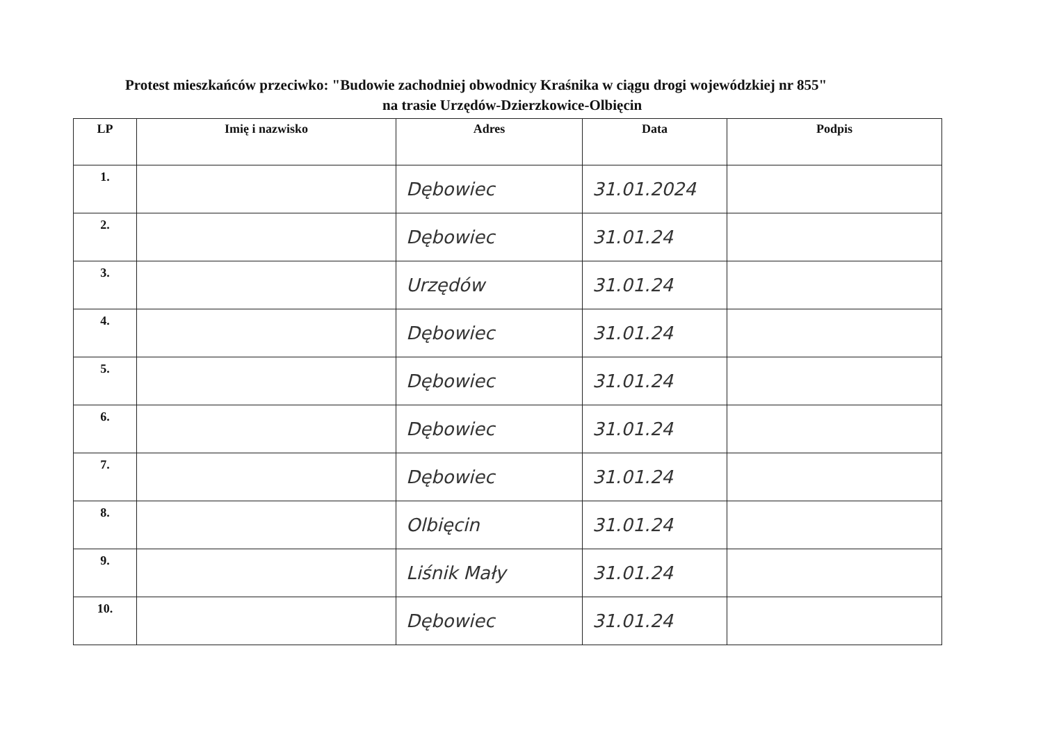Protest mieszkańców przeciwko: "Budowie zachodniej obwodnicy Kraśnika w ciągu drogi wojewódzkiej nr 855"
na trasie Urzędów-Dzierzkowice-Olbięcin
| LP | Imię i nazwisko | Adres | Data | Podpis |
| --- | --- | --- | --- | --- |
| 1. | | Dębowiec | 31.01.2024 | |
| 2. | | Dębowiec | 31.01.24 | |
| 3. | | Urzędów | 31.01.24 | |
| 4. | | Dębowiec | 31.01.24 | |
| 5. | | Dębowiec | 31.01.24 | |
| 6. | | Dębowiec | 31.01.24 | |
| 7. | | Dębowiec | 31.01.24 | |
| 8. | | Olbięcin | 31.01.24 | |
| 9. | | Liśnik Mały | 31.01.24 | |
| 10. | | Dębowiec | 31.01.24 | |